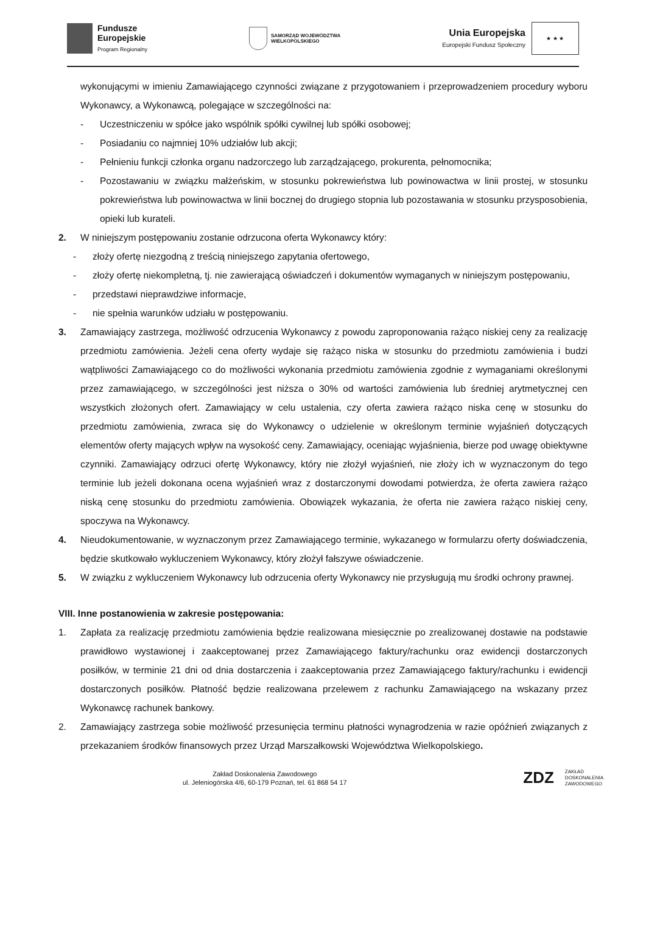Fundusze
Europejskie
Program Regionalny
SAMORZĄD WOJEWÓDZTWA
WIELKOPOLSKIEGO
Unia Europejska
Europejski Fundusz Społeczny
★ ★ ★
wykonującymi w imieniu Zamawiającego czynności związane z przygotowaniem i przeprowadzeniem procedury wyboru Wykonawcy, a Wykonawcą, polegające w szczególności na:
- Uczestniczeniu w spółce jako wspólnik spółki cywilnej lub spółki osobowej;
- Posiadaniu co najmniej 10% udziałów lub akcji;
- Pełnieniu funkcji członka organu nadzorczego lub zarządzającego, prokurenta, pełnomocnika;
- Pozostawaniu w związku małżeńskim, w stosunku pokrewieństwa lub powinowactwa w linii prostej, w stosunku pokrewieństwa lub powinowactwa w linii bocznej do drugiego stopnia lub pozostawania w stosunku przysposobienia, opieki lub kurateli.
2. W niniejszym postępowaniu zostanie odrzucona oferta Wykonawcy który:
- złoży ofertę niezgodną z treścią niniejszego zapytania ofertowego,
- złoży ofertę niekompletną, tj. nie zawierającą oświadczeń i dokumentów wymaganych w niniejszym postępowaniu,
- przedstawi nieprawdziwe informacje,
- nie spełnia warunków udziału w postępowaniu.
3. Zamawiający zastrzega, możliwość odrzucenia Wykonawcy z powodu zaproponowania rażąco niskiej ceny za realizację przedmiotu zamówienia. Jeżeli cena oferty wydaje się rażąco niska w stosunku do przedmiotu zamówienia i budzi wątpliwości Zamawiającego co do możliwości wykonania przedmiotu zamówienia zgodnie z wymaganiami określonymi przez zamawiającego, w szczególności jest niższa o 30% od wartości zamówienia lub średniej arytmetycznej cen wszystkich złożonych ofert. Zamawiający w celu ustalenia, czy oferta zawiera rażąco niska cenę w stosunku do przedmiotu zamówienia, zwraca się do Wykonawcy o udzielenie w określonym terminie wyjaśnień dotyczących elementów oferty mających wpływ na wysokość ceny. Zamawiający, oceniając wyjaśnienia, bierze pod uwagę obiektywne czynniki. Zamawiający odrzuci ofertę Wykonawcy, który nie złożył wyjaśnień, nie złoży ich w wyznaczonym do tego terminie lub jeżeli dokonana ocena wyjaśnień wraz z dostarczonymi dowodami potwierdza, że oferta zawiera rażąco niską cenę stosunku do przedmiotu zamówienia. Obowiązek wykazania, że oferta nie zawiera rażąco niskiej ceny, spoczywa na Wykonawcy.
4. Nieudokumentowanie, w wyznaczonym przez Zamawiającego terminie, wykazanego w formularzu oferty doświadczenia, będzie skutkowało wykluczeniem Wykonawcy, który złożył fałszywe oświadczenie.
5. W związku z wykluczeniem Wykonawcy lub odrzucenia oferty Wykonawcy nie przysługują mu środki ochrony prawnej.
VIII. Inne postanowienia w zakresie postępowania:
1. Zapłata za realizację przedmiotu zamówienia będzie realizowana miesięcznie po zrealizowanej dostawie na podstawie prawidłowo wystawionej i zaakceptowanej przez Zamawiającego faktury/rachunku oraz ewidencji dostarczonych posiłków, w terminie 21 dni od dnia dostarczenia i zaakceptowania przez Zamawiającego faktury/rachunku i ewidencji dostarczonych posiłków. Płatność będzie realizowana przelewem z rachunku Zamawiającego na wskazany przez Wykonawcę rachunek bankowy.
2. Zamawiający zastrzega sobie możliwość przesunięcia terminu płatności wynagrodzenia w razie opóźnień związanych z przekazaniem środków finansowych przez Urząd Marszałkowski Województwa Wielkopolskiego.
Zakład Doskonalenia Zawodowego
ul. Jeleniogórska 4/6, 60-179 Poznań, tel. 61 868 54 17
ZDZ ZAKŁAD
DOSKONALENIA
ZAWODOWEGO